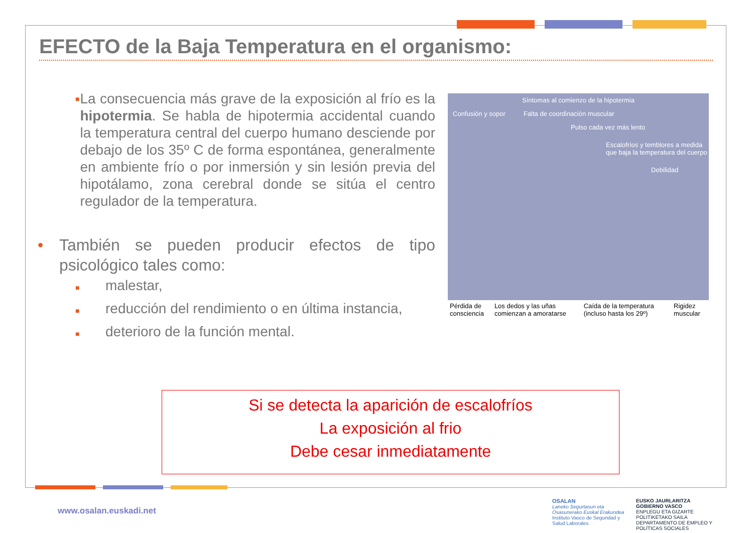EFECTO de la Baja Temperatura en el organismo:
■
La consecuencia más grave de la exposición al frío es la hipotermia. Se habla de hipotermia accidental cuando la temperatura central del cuerpo humano desciende por debajo de los 35º C de forma espontánea, generalmente en ambiente frío o por inmersión y sin lesión previa del hipotálamo, zona cerebral donde se sitúa el centro regulador de la temperatura.
• También se pueden producir efectos de tipo psicológico tales como:
■ malestar,
■ reducción del rendimiento o en última instancia,
■ deterioro de la función mental.
Síntomas al comienzo de la hipotermia
Confusión y sopor Falta de coordinación muscular
Pulso cada vez más lento
Escalofríos y temblores a medida que baja la temperatura del cuerpo
Debilidad
Pérdida de consciencia Los dedos y las uñas comienzan a amoratarse Caída de la temperatura (incluso hasta los 29º) Rigidez muscular
Si se detecta la aparición de escalofríos
La exposición al frio
Debe cesar inmediatamente
www.osalan.euskadi.net
OSALAN
Laneko Segurtasun eta Osasunerako Euskal Erakundea
Instituto Vasco de Seguridad y Salud Laborales
EUSKO JAURLARITZA
GOBIERNO VASCO
ENPLEGU ETA GIZARTE POLITIKETAKO SAILA
DEPARTAMENTO DE EMPLEO Y POLÍTICAS SOCIALES